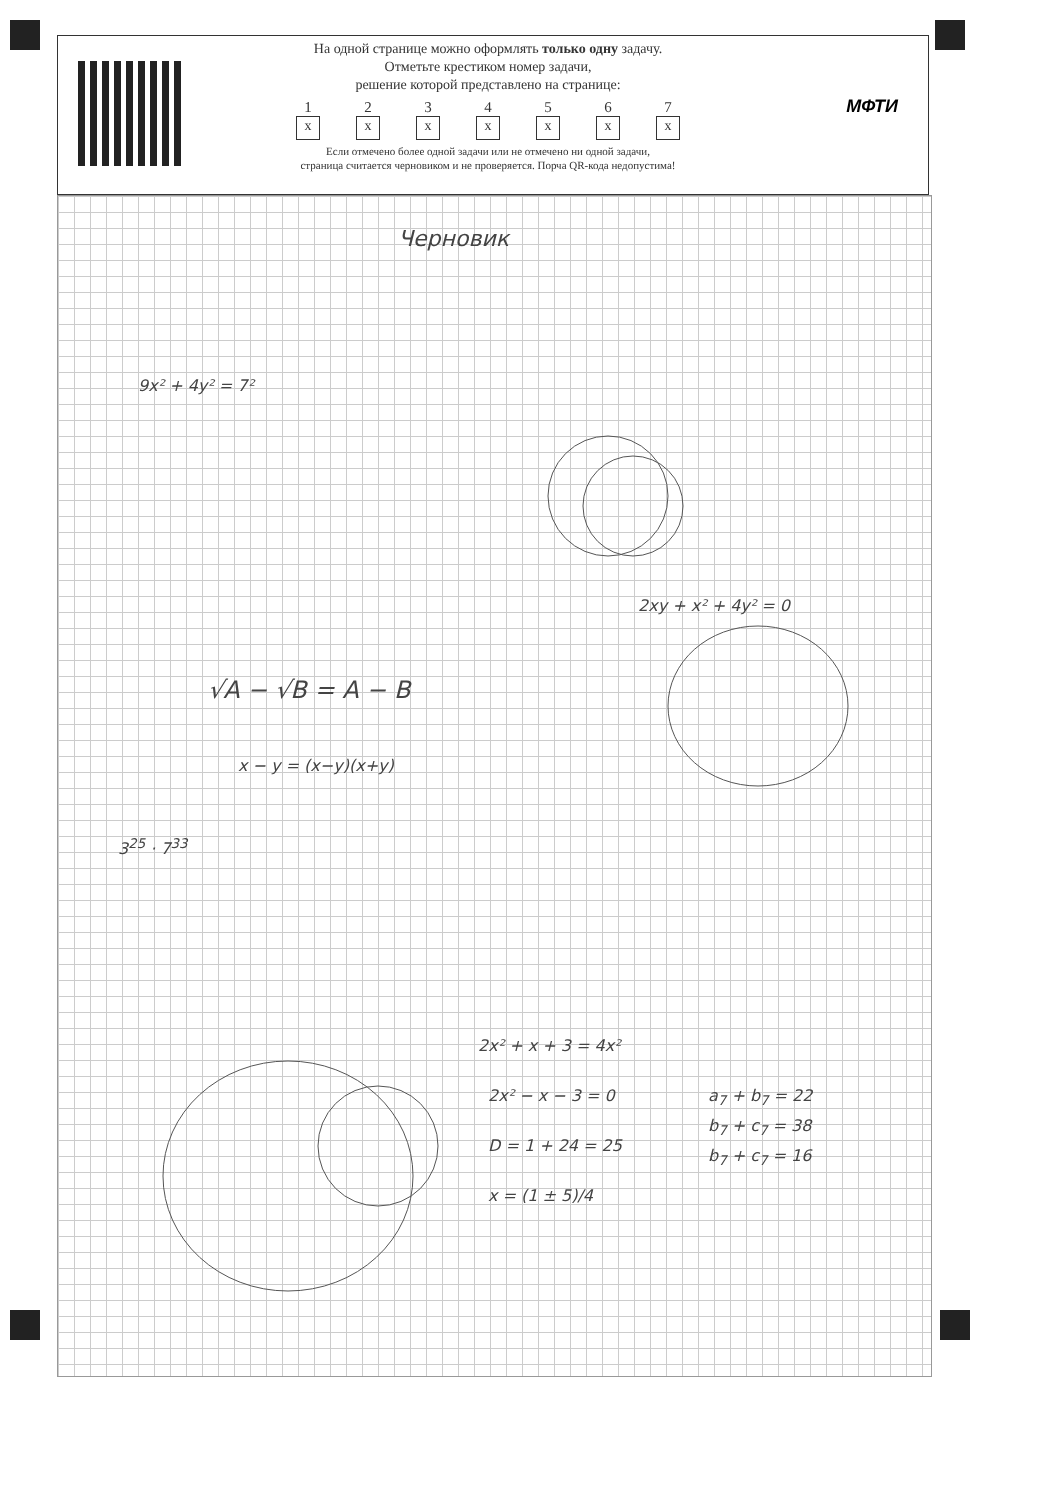На одной странице можно оформлять только одну задачу.
Отметьте крестиком номер задачи,
решение которой представлено на странице:
1
x
2
x
3
x
4
x
5
x
6
x
7
x
Если отмечено более одной задачи или не отмечено ни одной задачи,
страница считается черновиком и не проверяется. Порча QR-кода недопустима!
МФТИ
Черновик
9x² + 4y² = 7²
2xy + x² + 4y² = 0
√A − √B = A − B
x − y = (x−y)(x+y)
3<sup>25</sup> · 7<sup>33</sup>
2x² + x + 3 = 4x²
2x² − x − 3 = 0
D = 1 + 24 = 25
x = (1 ± 5)/4
a<sub>7</sub> + b<sub>7</sub> = 22
b<sub>7</sub> + c<sub>7</sub> = 38
b<sub>7</sub> + c<sub>7</sub> = 16